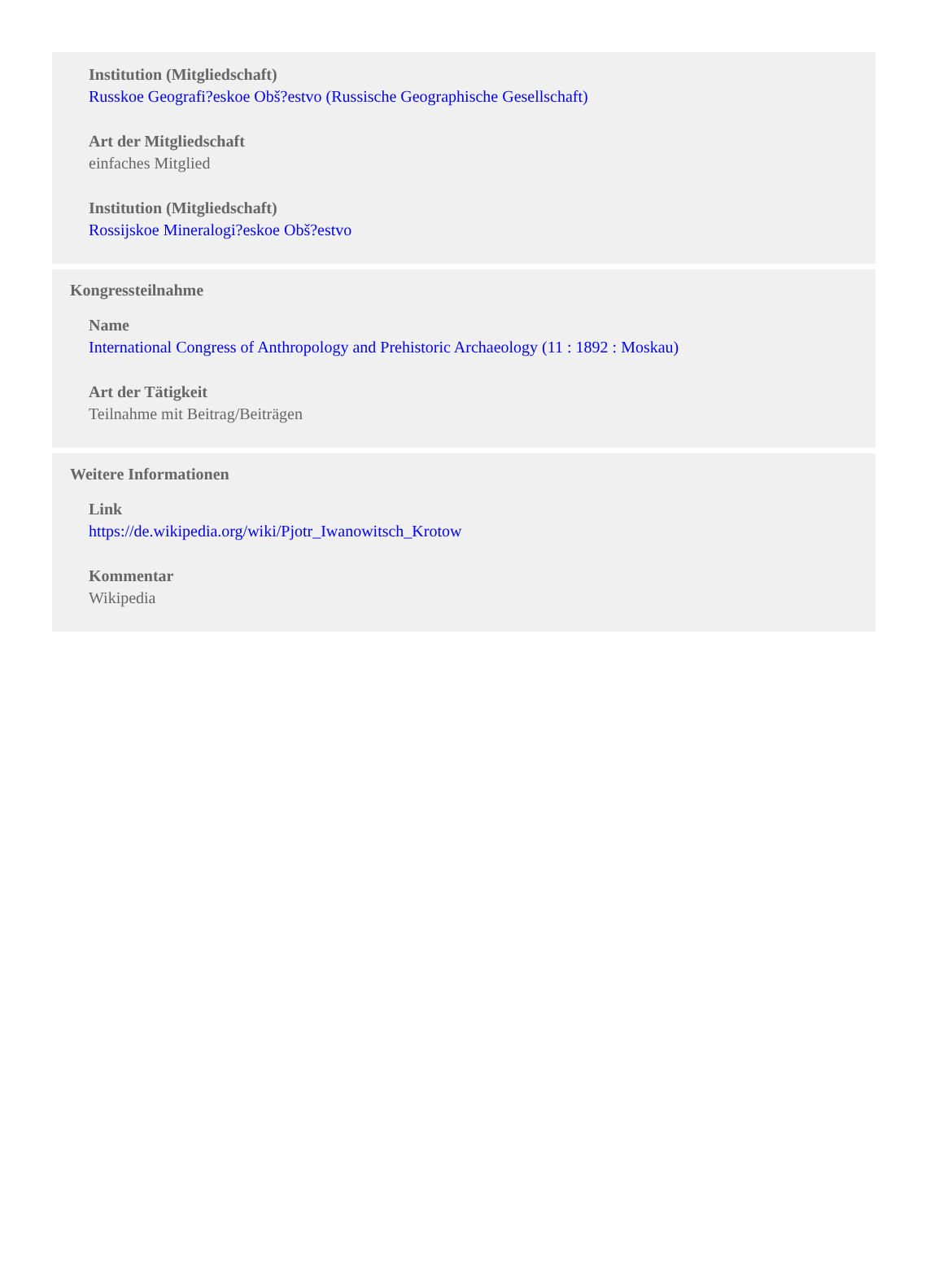Institution (Mitgliedschaft)
Russkoe Geografi?eskoe Obš?estvo (Russische Geographische Gesellschaft)
Art der Mitgliedschaft
einfaches Mitglied
Institution (Mitgliedschaft)
Rossijskoe Mineralogi?eskoe Obš?estvo
Kongressteilnahme
Name
International Congress of Anthropology and Prehistoric Archaeology (11 : 1892 : Moskau)
Art der Tätigkeit
Teilnahme mit Beitrag/Beiträgen
Weitere Informationen
Link
https://de.wikipedia.org/wiki/Pjotr_Iwanowitsch_Krotow
Kommentar
Wikipedia